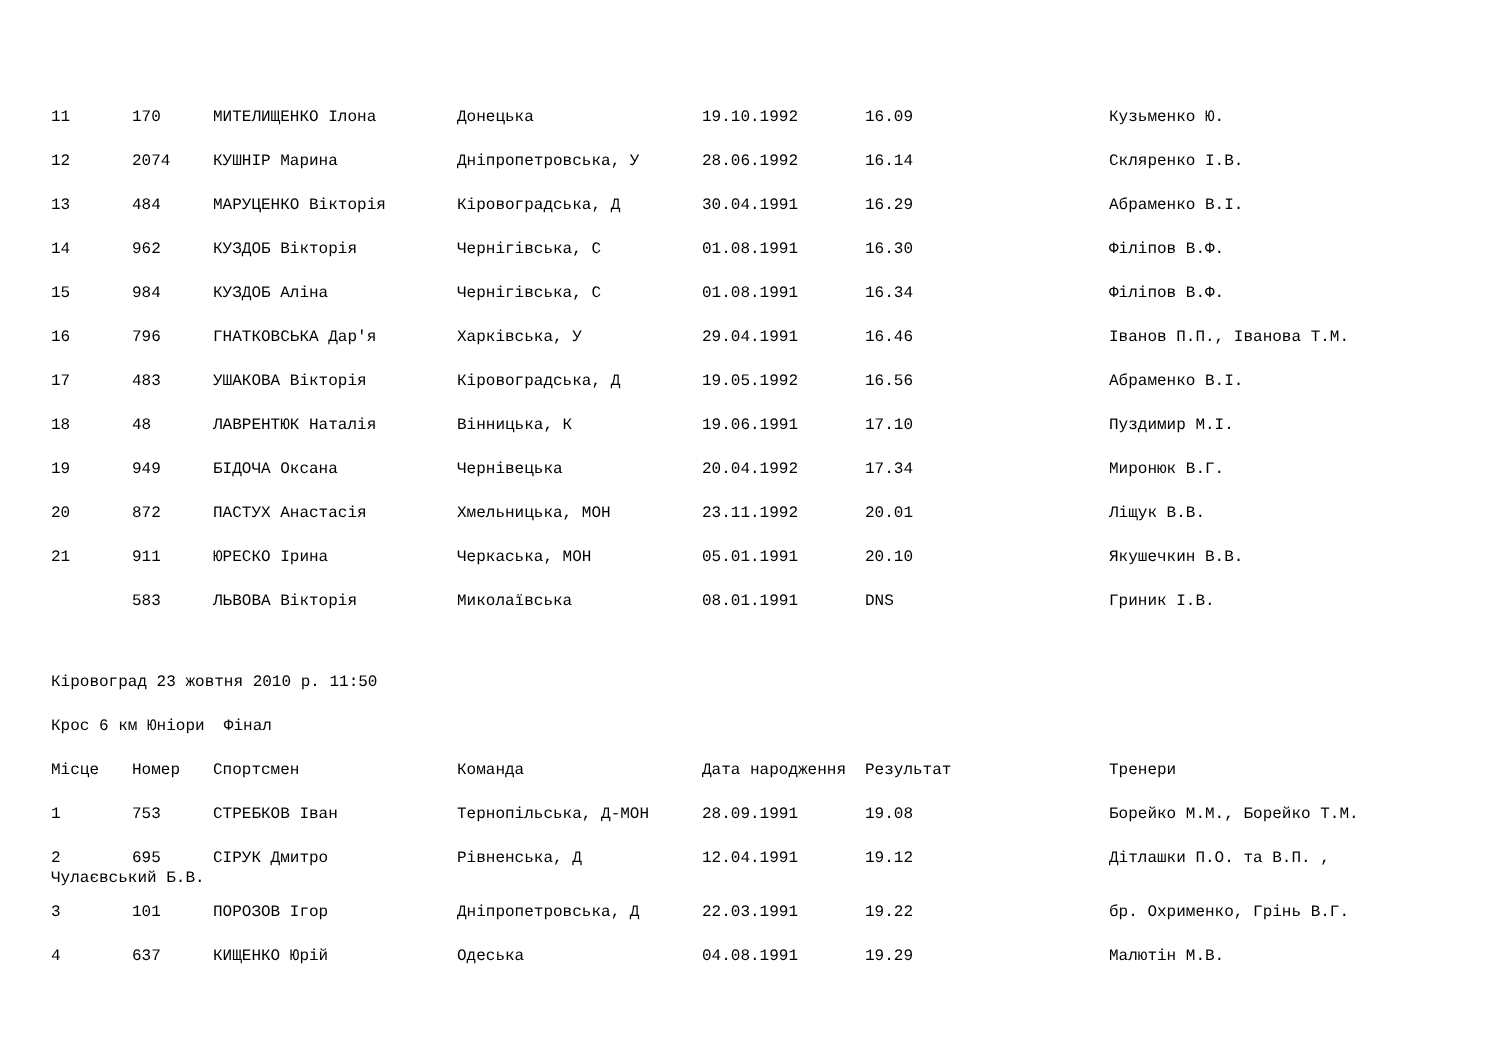| 11 | 170 | МИТЕЛИЩЕНКО Ілона | Донецька | 19.10.1992 | 16.09 | Кузьменко Ю. |
| 12 | 2074 | КУШНІР Марина | Дніпропетровська, У | 28.06.1992 | 16.14 | Скляренко І.В. |
| 13 | 484 | МАРУЦЕНКО Вікторія | Кіровоградська, Д | 30.04.1991 | 16.29 | Абраменко В.І. |
| 14 | 962 | КУЗДОБ Вікторія | Чернігівська, С | 01.08.1991 | 16.30 | Філіпов В.Ф. |
| 15 | 984 | КУЗДОБ Аліна | Чернігівська, С | 01.08.1991 | 16.34 | Філіпов В.Ф. |
| 16 | 796 | ГНАТКОВСЬКА Дар'я | Харківська, У | 29.04.1991 | 16.46 | Іванов П.П., Іванова Т.М. |
| 17 | 483 | УШАКОВА Вікторія | Кіровоградська, Д | 19.05.1992 | 16.56 | Абраменко В.І. |
| 18 | 48 | ЛАВРЕНТЮК Наталія | Вінницька, К | 19.06.1991 | 17.10 | Пуздимир М.І. |
| 19 | 949 | БІДОЧА Оксана | Чернівецька | 20.04.1992 | 17.34 | Миронюк В.Г. |
| 20 | 872 | ПАСТУХ Анастасія | Хмельницька, МОН | 23.11.1992 | 20.01 | Ліщук В.В. |
| 21 | 911 | ЮРЕСКО Ірина | Черкаська, МОН | 05.01.1991 | 20.10 | Якушечкин В.В. |
| | 583 | ЛЬВОВА Вікторія | Миколаївська | 08.01.1991 | DNS | Гриник І.В. |
Кіровоград 23 жовтня 2010 р. 11:50
Крос 6 км Юніори Фінал
| Місце | Номер | Спортсмен | Команда | Дата народження | Результат | Тренери |
| --- | --- | --- | --- | --- | --- | --- |
| 1 | 753 | СТРЕБКОВ Іван | Тернопільська, Д-МОН | 28.09.1991 | 19.08 | Борейко М.М., Борейко Т.М. |
| 2 | 695 | СІРУК Дмитро | Рівненська, Д | 12.04.1991 | 19.12 | Дітлашки П.О. та В.П. , |
Чулаєвський Б.В.
| 3 | 101 | ПОРОЗОВ Ігор | Дніпропетровська, Д | 22.03.1991 | 19.22 | бр. Охрименко, Грінь В.Г. |
| 4 | 637 | КИЩЕНКО Юрій | Одеська | 04.08.1991 | 19.29 | Малютін М.В. |